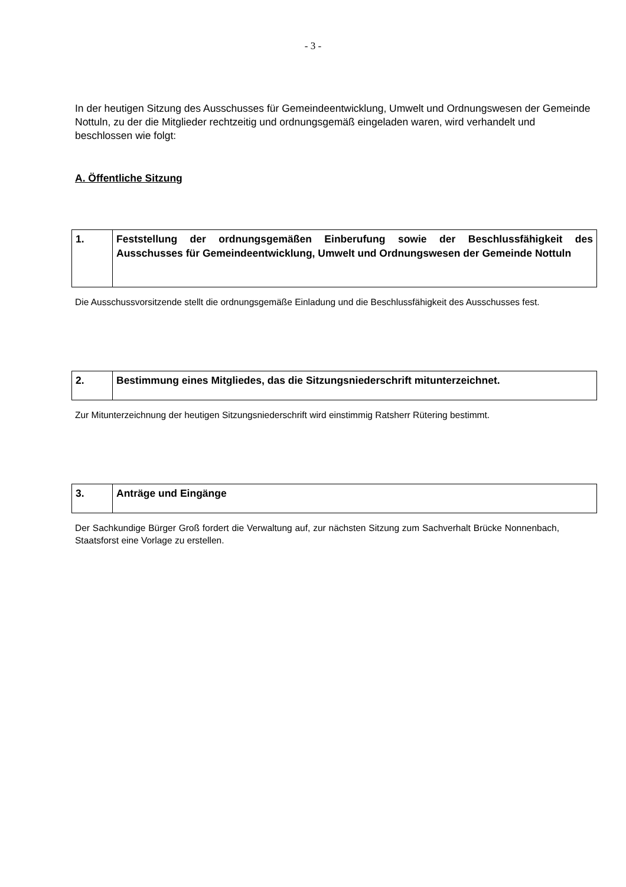- 3 -
In der heutigen Sitzung des Ausschusses für Gemeindeentwicklung, Umwelt und Ordnungswesen der Gemeinde Nottuln, zu der die Mitglieder rechtzeitig und ordnungsgemäß eingeladen waren, wird verhandelt und beschlossen wie folgt:
A. Öffentliche Sitzung
| 1. | Feststellung der ordnungsgemäßen Einberufung sowie der Beschlussfähigkeit des Ausschusses für Gemeindeentwicklung, Umwelt und Ordnungswesen der Gemeinde Nottuln |
Die Ausschussvorsitzende stellt die ordnungsgemäße Einladung und die Beschlussfähigkeit des Ausschusses fest.
| 2. | Bestimmung eines Mitgliedes, das die Sitzungsniederschrift mitunterzeichnet. |
Zur Mitunterzeichnung der heutigen Sitzungsniederschrift wird einstimmig Ratsherr Rütering bestimmt.
| 3. | Anträge und Eingänge |
Der Sachkundige Bürger Groß fordert die Verwaltung auf, zur nächsten Sitzung zum Sachverhalt Brücke Nonnenbach, Staatsforst eine Vorlage zu erstellen.